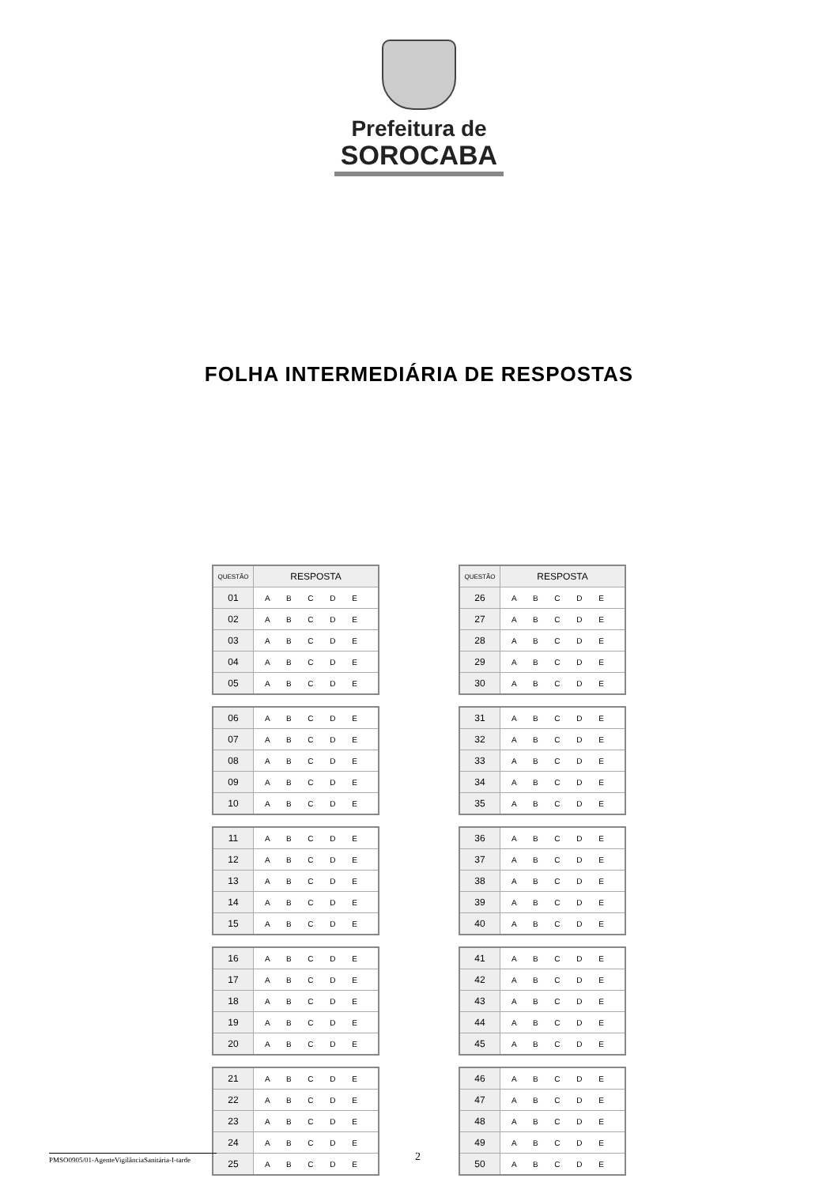Prefeitura de
SOROCABA
FOLHA INTERMEDIÁRIA DE RESPOSTAS
| QUESTÃO | RESPOSTA |
| --- | --- |
| 01 | A B C D E |
| 02 | A B C D E |
| 03 | A B C D E |
| 04 | A B C D E |
| 05 | A B C D E |
| 06 | A B C D E |
| 07 | A B C D E |
| 08 | A B C D E |
| 09 | A B C D E |
| 10 | A B C D E |
| 11 | A B C D E |
| 12 | A B C D E |
| 13 | A B C D E |
| 14 | A B C D E |
| 15 | A B C D E |
| 16 | A B C D E |
| 17 | A B C D E |
| 18 | A B C D E |
| 19 | A B C D E |
| 20 | A B C D E |
| 21 | A B C D E |
| 22 | A B C D E |
| 23 | A B C D E |
| 24 | A B C D E |
| 25 | A B C D E |
| QUESTÃO | RESPOSTA |
| --- | --- |
| 26 | A B C D E |
| 27 | A B C D E |
| 28 | A B C D E |
| 29 | A B C D E |
| 30 | A B C D E |
| 31 | A B C D E |
| 32 | A B C D E |
| 33 | A B C D E |
| 34 | A B C D E |
| 35 | A B C D E |
| 36 | A B C D E |
| 37 | A B C D E |
| 38 | A B C D E |
| 39 | A B C D E |
| 40 | A B C D E |
| 41 | A B C D E |
| 42 | A B C D E |
| 43 | A B C D E |
| 44 | A B C D E |
| 45 | A B C D E |
| 46 | A B C D E |
| 47 | A B C D E |
| 48 | A B C D E |
| 49 | A B C D E |
| 50 | A B C D E |
PMSO0905/01-AgenteVigilânciaSanitária-I-tarde
2